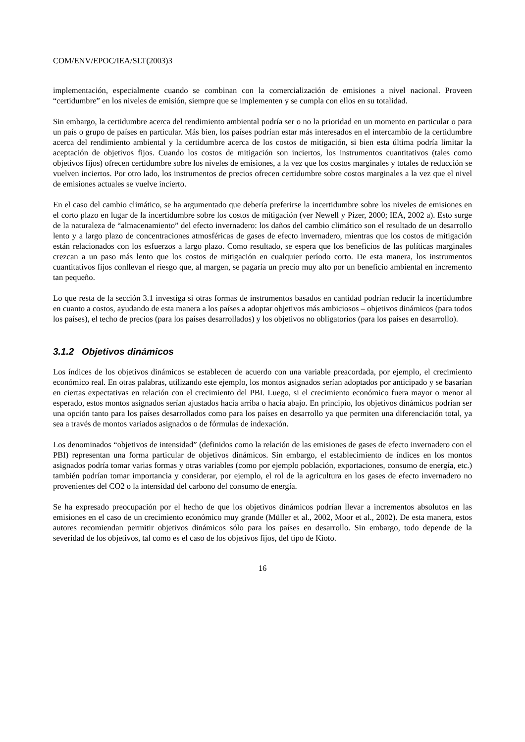COM/ENV/EPOC/IEA/SLT(2003)3
implementación, especialmente cuando se combinan con la comercialización de emisiones a nivel nacional. Proveen “certidumbre” en los niveles de emisión, siempre que se implementen y se cumpla con ellos en su totalidad.
Sin embargo, la certidumbre acerca del rendimiento ambiental podría ser o no la prioridad en un momento en particular o para un país o grupo de países en particular. Más bien, los países podrían estar más interesados en el intercambio de la certidumbre acerca del rendimiento ambiental y la certidumbre acerca de los costos de mitigación, si bien esta última podría limitar la aceptación de objetivos fijos. Cuando los costos de mitigación son inciertos, los instrumentos cuantitativos (tales como objetivos fijos) ofrecen certidumbre sobre los niveles de emisiones, a la vez que los costos marginales y totales de reducción se vuelven inciertos. Por otro lado, los instrumentos de precios ofrecen certidumbre sobre costos marginales a la vez que el nivel de emisiones actuales se vuelve incierto.
En el caso del cambio climático, se ha argumentado que debería preferirse la incertidumbre sobre los niveles de emisiones en el corto plazo en lugar de la incertidumbre sobre los costos de mitigación (ver Newell y Pizer, 2000; IEA, 2002 a). Esto surge de la naturaleza de “almacenamiento” del efecto invernadero: los daños del cambio climático son el resultado de un desarrollo lento y a largo plazo de concentraciones atmosféricas de gases de efecto invernadero, mientras que los costos de mitigación están relacionados con los esfuerzos a largo plazo. Como resultado, se espera que los beneficios de las políticas marginales crezcan a un paso más lento que los costos de mitigación en cualquier período corto. De esta manera, los instrumentos cuantitativos fijos conllevan el riesgo que, al margen, se pagaría un precio muy alto por un beneficio ambiental en incremento tan pequeño.
Lo que resta de la sección 3.1 investiga si otras formas de instrumentos basados en cantidad podrían reducir la incertidumbre en cuanto a costos, ayudando de esta manera a los países a adoptar objetivos más ambiciosos – objetivos dinámicos (para todos los países), el techo de precios (para los países desarrollados) y los objetivos no obligatorios (para los países en desarrollo).
3.1.2 Objetivos dinámicos
Los índices de los objetivos dinámicos se establecen de acuerdo con una variable preacordada, por ejemplo, el crecimiento económico real. En otras palabras, utilizando este ejemplo, los montos asignados serían adoptados por anticipado y se basarían en ciertas expectativas en relación con el crecimiento del PBI. Luego, si el crecimiento económico fuera mayor o menor al esperado, estos montos asignados serían ajustados hacia arriba o hacia abajo. En principio, los objetivos dinámicos podrían ser una opción tanto para los países desarrollados como para los países en desarrollo ya que permiten una diferenciación total, ya sea a través de montos variados asignados o de fórmulas de indexación.
Los denominados “objetivos de intensidad” (definidos como la relación de las emisiones de gases de efecto invernadero con el PBI) representan una forma particular de objetivos dinámicos. Sin embargo, el establecimiento de índices en los montos asignados podría tomar varias formas y otras variables (como por ejemplo población, exportaciones, consumo de energía, etc.) también podrían tomar importancia y considerar, por ejemplo, el rol de la agricultura en los gases de efecto invernadero no provenientes del CO2 o la intensidad del carbono del consumo de energía.
Se ha expresado preocupación por el hecho de que los objetivos dinámicos podrían llevar a incrementos absolutos en las emisiones en el caso de un crecimiento económico muy grande (Müller et al., 2002, Moor et al., 2002). De esta manera, estos autores recomiendan permitir objetivos dinámicos sólo para los países en desarrollo. Sin embargo, todo depende de la severidad de los objetivos, tal como es el caso de los objetivos fijos, del tipo de Kioto.
16